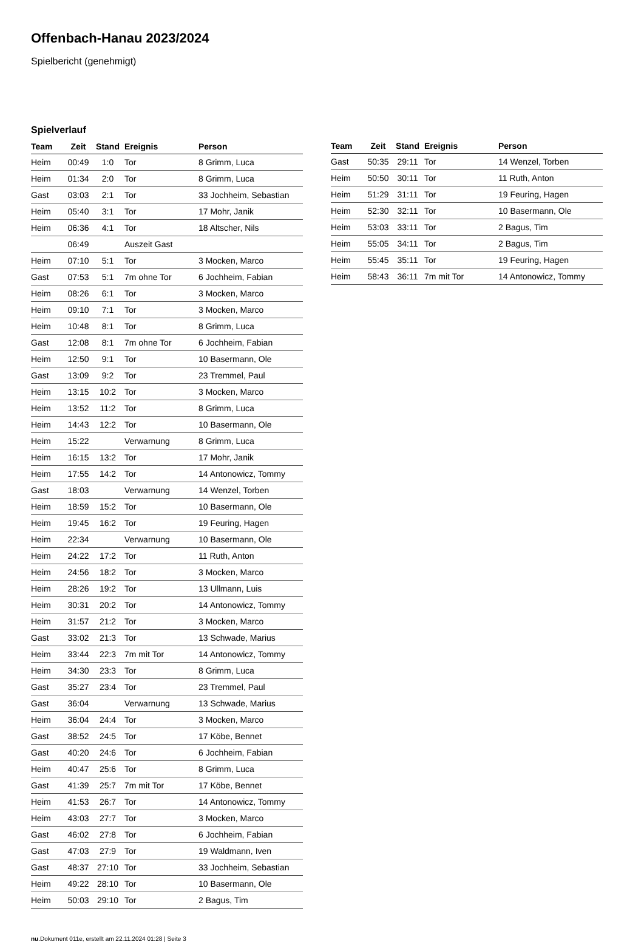Offenbach-Hanau 2023/2024
Spielbericht (genehmigt)
Spielverlauf
| Team | Zeit | Stand | Ereignis | Person |
| --- | --- | --- | --- | --- |
| Heim | 00:49 | 1:0 | Tor | 8 Grimm, Luca |
| Heim | 01:34 | 2:0 | Tor | 8 Grimm, Luca |
| Gast | 03:03 | 2:1 | Tor | 33 Jochheim, Sebastian |
| Heim | 05:40 | 3:1 | Tor | 17 Mohr, Janik |
| Heim | 06:36 | 4:1 | Tor | 18 Altscher, Nils |
| | 06:49 | | Auszeit Gast | |
| Heim | 07:10 | 5:1 | Tor | 3 Mocken, Marco |
| Gast | 07:53 | 5:1 | 7m ohne Tor | 6 Jochheim, Fabian |
| Heim | 08:26 | 6:1 | Tor | 3 Mocken, Marco |
| Heim | 09:10 | 7:1 | Tor | 3 Mocken, Marco |
| Heim | 10:48 | 8:1 | Tor | 8 Grimm, Luca |
| Gast | 12:08 | 8:1 | 7m ohne Tor | 6 Jochheim, Fabian |
| Heim | 12:50 | 9:1 | Tor | 10 Basermann, Ole |
| Gast | 13:09 | 9:2 | Tor | 23 Tremmel, Paul |
| Heim | 13:15 | 10:2 | Tor | 3 Mocken, Marco |
| Heim | 13:52 | 11:2 | Tor | 8 Grimm, Luca |
| Heim | 14:43 | 12:2 | Tor | 10 Basermann, Ole |
| Heim | 15:22 | | Verwarnung | 8 Grimm, Luca |
| Heim | 16:15 | 13:2 | Tor | 17 Mohr, Janik |
| Heim | 17:55 | 14:2 | Tor | 14 Antonowicz, Tommy |
| Gast | 18:03 | | Verwarnung | 14 Wenzel, Torben |
| Heim | 18:59 | 15:2 | Tor | 10 Basermann, Ole |
| Heim | 19:45 | 16:2 | Tor | 19 Feuring, Hagen |
| Heim | 22:34 | | Verwarnung | 10 Basermann, Ole |
| Heim | 24:22 | 17:2 | Tor | 11 Ruth, Anton |
| Heim | 24:56 | 18:2 | Tor | 3 Mocken, Marco |
| Heim | 28:26 | 19:2 | Tor | 13 Ullmann, Luis |
| Heim | 30:31 | 20:2 | Tor | 14 Antonowicz, Tommy |
| Heim | 31:57 | 21:2 | Tor | 3 Mocken, Marco |
| Gast | 33:02 | 21:3 | Tor | 13 Schwade, Marius |
| Heim | 33:44 | 22:3 | 7m mit Tor | 14 Antonowicz, Tommy |
| Heim | 34:30 | 23:3 | Tor | 8 Grimm, Luca |
| Gast | 35:27 | 23:4 | Tor | 23 Tremmel, Paul |
| Gast | 36:04 | | Verwarnung | 13 Schwade, Marius |
| Heim | 36:04 | 24:4 | Tor | 3 Mocken, Marco |
| Gast | 38:52 | 24:5 | Tor | 17 Köbe, Bennet |
| Gast | 40:20 | 24:6 | Tor | 6 Jochheim, Fabian |
| Heim | 40:47 | 25:6 | Tor | 8 Grimm, Luca |
| Gast | 41:39 | 25:7 | 7m mit Tor | 17 Köbe, Bennet |
| Heim | 41:53 | 26:7 | Tor | 14 Antonowicz, Tommy |
| Heim | 43:03 | 27:7 | Tor | 3 Mocken, Marco |
| Gast | 46:02 | 27:8 | Tor | 6 Jochheim, Fabian |
| Gast | 47:03 | 27:9 | Tor | 19 Waldmann, Iven |
| Gast | 48:37 | 27:10 | Tor | 33 Jochheim, Sebastian |
| Heim | 49:22 | 28:10 | Tor | 10 Basermann, Ole |
| Heim | 50:03 | 29:10 | Tor | 2 Bagus, Tim |
| Team | Zeit | Stand | Ereignis | Person |
| --- | --- | --- | --- | --- |
| Gast | 50:35 | 29:11 | Tor | 14 Wenzel, Torben |
| Heim | 50:50 | 30:11 | Tor | 11 Ruth, Anton |
| Heim | 51:29 | 31:11 | Tor | 19 Feuring, Hagen |
| Heim | 52:30 | 32:11 | Tor | 10 Basermann, Ole |
| Heim | 53:03 | 33:11 | Tor | 2 Bagus, Tim |
| Heim | 55:05 | 34:11 | Tor | 2 Bagus, Tim |
| Heim | 55:45 | 35:11 | Tor | 19 Feuring, Hagen |
| Heim | 58:43 | 36:11 | 7m mit Tor | 14 Antonowicz, Tommy |
nu.Dokument 011e, erstellt am 22.11.2024 01:28 | Seite 3